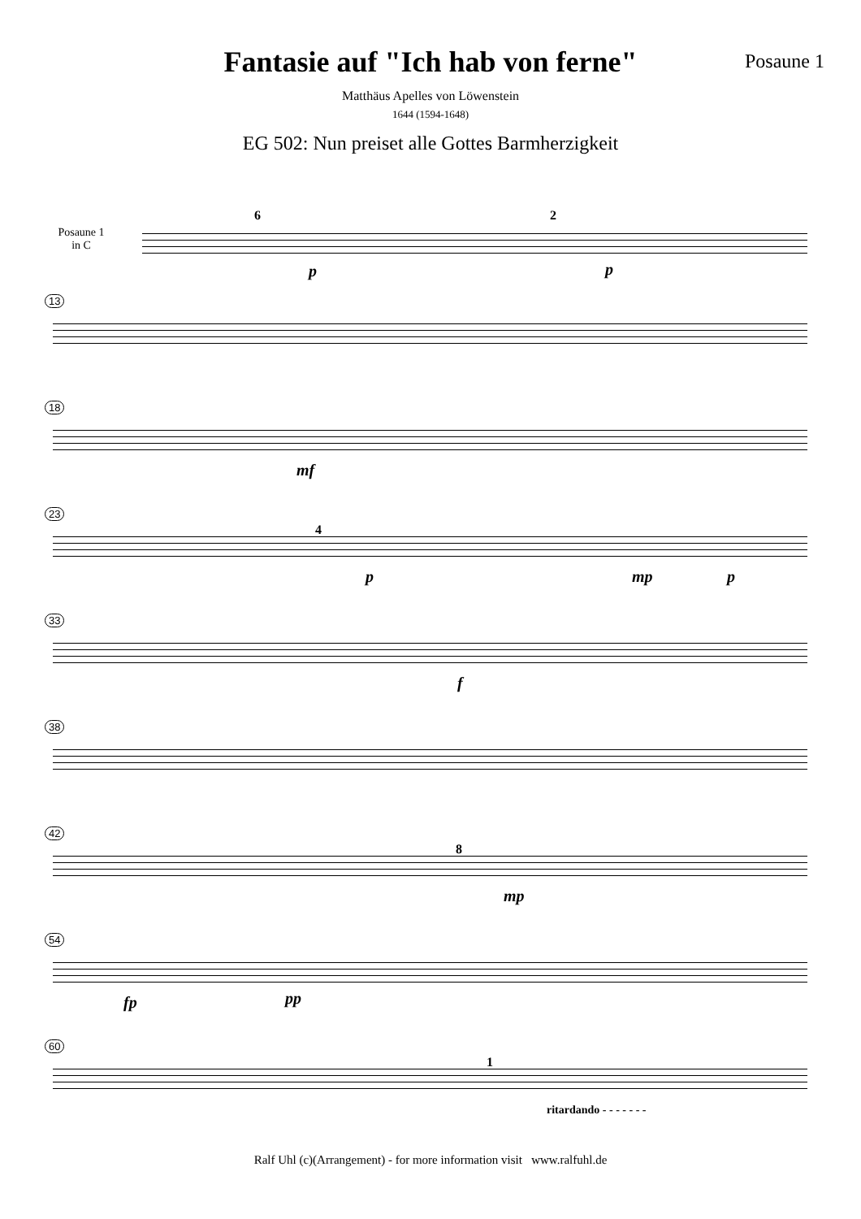Fantasie auf "Ich hab von ferne"
Posaune 1
Matthäus Apelles von Löwenstein
1644 (1594-1648)
EG 502: Nun preiset alle Gottes Barmherzigkeit
Posaune 1
in C
6 2
p p
13
18
mf
23
4
p mp p
33
f
38
42
8
mp
54
fp pp
60
1
ritardando - - - - - - -
Ralf Uhl (c)(Arrangement) - for more information visit www.ralfuhl.de